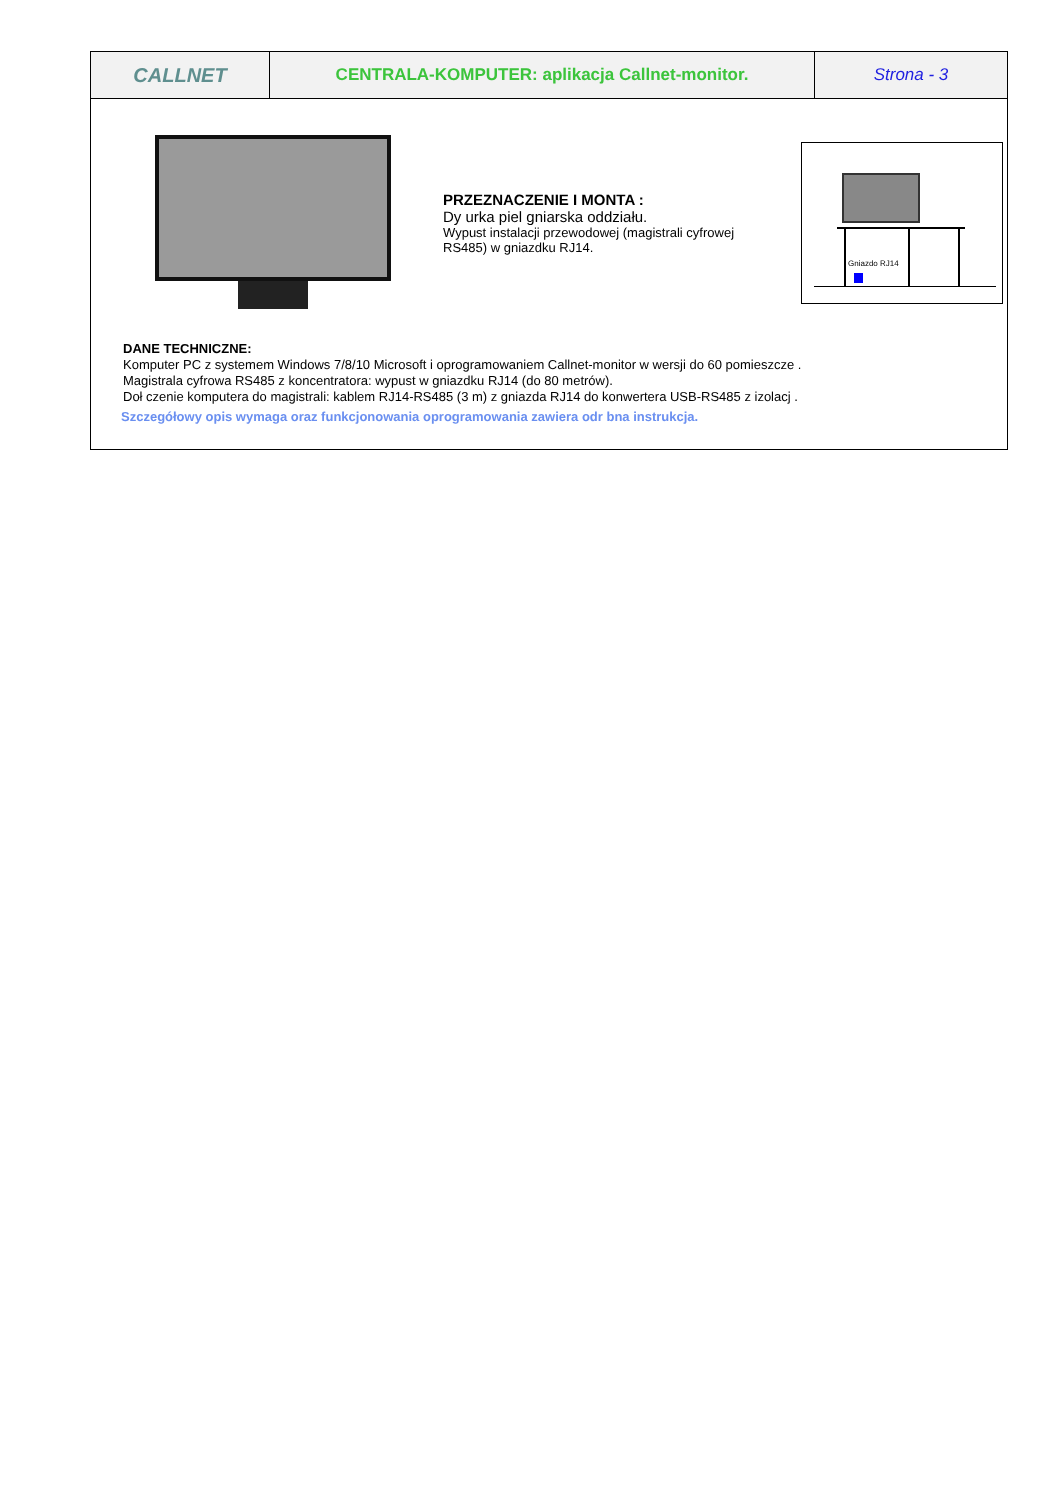| CALLNET | CENTRALA-KOMPUTER: aplikacja Callnet-monitor. | Strona - 3 |
PRZEZNACZENIE I MONTA :
Dy urka piel gniarska oddziału.
Wypust instalacji przewodowej (magistrali cyfrowej RS485) w gniazdku RJ14.
Gniazdo RJ14
DANE TECHNICZNE:
Komputer PC z systemem Windows 7/8/10 Microsoft i oprogramowaniem Callnet-monitor w wersji do 60 pomieszcze .
Magistrala cyfrowa RS485 z koncentratora: wypust w gniazdku RJ14 (do 80 metrów).
Doł czenie komputera do magistrali: kablem RJ14-RS485 (3 m) z gniazda RJ14 do konwertera USB-RS485 z izolacj .
Szczegółowy opis wymaga oraz funkcjonowania oprogramowania zawiera odr bna instrukcja.